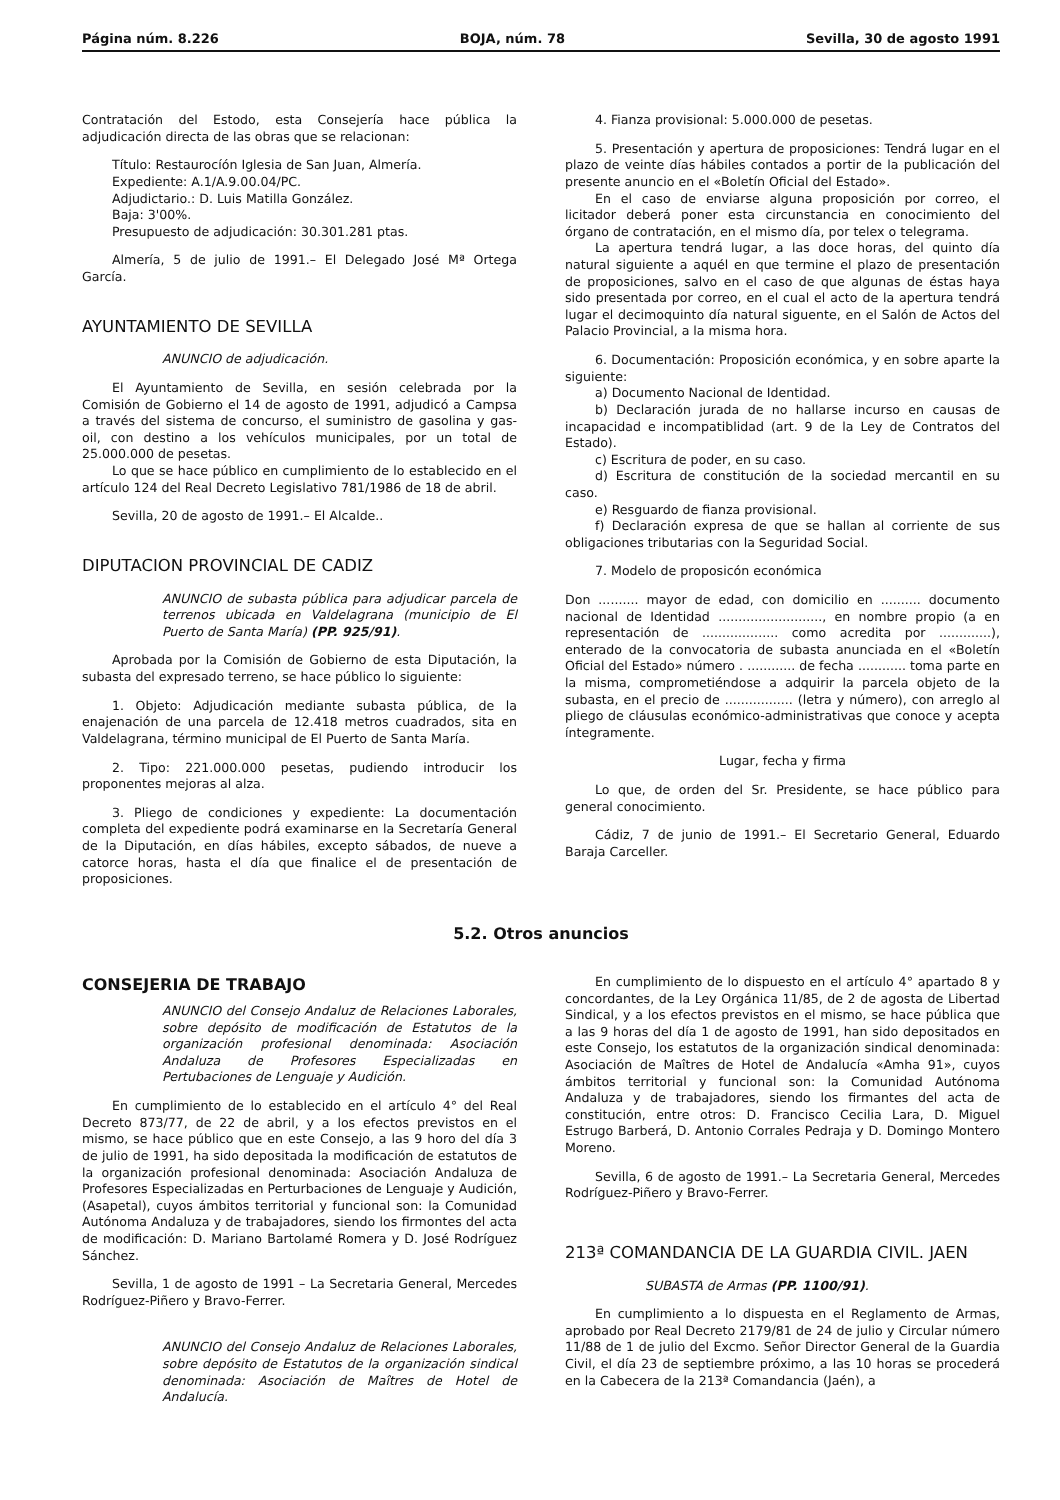Página núm. 8.226 BOJA, núm. 78 Sevilla, 30 de agosto 1991
Contratación del Estodo, esta Consejería hace pública la adjudicación directa de las obras que se relacionan:
Título: Restaurocíón Iglesia de San Juan, Almería.
Expediente: A.1/A.9.00.04/PC.
Adjudictario.: D. Luis Matilla González.
Baja: 3'00%.
Presupuesto de adjudicación: 30.301.281 ptas.
Almería, 5 de julio de 1991.– El Delegado José Mª Ortega García.
AYUNTAMIENTO DE SEVILLA
ANUNCIO de adjudicación.
El Ayuntamiento de Sevilla, en sesión celebrada por la Comisión de Gobierno el 14 de agosto de 1991, adjudicó a Campsa a través del sistema de concurso, el suministro de gasolina y gas-oil, con destino a los vehículos municipales, por un total de 25.000.000 de pesetas.
Lo que se hace público en cumplimiento de lo establecido en el artículo 124 del Real Decreto Legislativo 781/1986 de 18 de abril.
Sevilla, 20 de agosto de 1991.– El Alcalde..
DIPUTACION PROVINCIAL DE CADIZ
ANUNCIO de subasta pública para adjudicar parcela de terrenos ubicada en Valdelagrana (municipio de El Puerto de Santa María) (PP. 925/91).
Aprobada por la Comisión de Gobierno de esta Diputación, la subasta del expresado terreno, se hace público lo siguiente:
1. Objeto: Adjudicación mediante subasta pública, de la enajenación de una parcela de 12.418 metros cuadrados, sita en Valdelagrana, término municipal de El Puerto de Santa María.
2. Tipo: 221.000.000 pesetas, pudiendo introducir los proponentes mejoras al alza.
3. Pliego de condiciones y expediente: La documentación completa del expediente podrá examinarse en la Secretaría General de la Diputación, en días hábiles, excepto sábados, de nueve a catorce horas, hasta el día que finalice el de presentación de proposiciones.
4. Fianza provisional: 5.000.000 de pesetas.
5. Presentación y apertura de proposiciones: Tendrá lugar en el plazo de veinte días hábiles contados a portir de la publicación del presente anuncio en el «Boletín Oficial del Estado».
En el caso de enviarse alguna proposición por correo, el licitador deberá poner esta circunstancia en conocimiento del órgano de contratación, en el mismo día, por telex o telegrama.
La apertura tendrá lugar, a las doce horas, del quinto día natural siguiente a aquél en que termine el plazo de presentación de proposiciones, salvo en el caso de que algunas de éstas haya sido presentada por correo, en el cual el acto de la apertura tendrá lugar el decimoquinto día natural siguente, en el Salón de Actos del Palacio Provincial, a la misma hora.
6. Documentación: Proposición económica, y en sobre aparte la siguiente:
a) Documento Nacional de Identidad.
b) Declaración jurada de no hallarse incurso en causas de incapacidad e incompatiblidad (art. 9 de la Ley de Contratos del Estado).
c) Escritura de poder, en su caso.
d) Escritura de constitución de la sociedad mercantil en su caso.
e) Resguardo de fianza provisional.
f) Declaración expresa de que se hallan al corriente de sus obligaciones tributarias con la Seguridad Social.
7. Modelo de proposicón económica
Don .......... mayor de edad, con domicilio en .......... documento nacional de Identidad .........................., en nombre propio (a en representación de ................... como acredita por .............), enterado de la convocatoria de subasta anunciada en el «Boletín Oficial del Estado» número . ............ de fecha ............ toma parte en la misma, comprometiéndose a adquirir la parcela objeto de la subasta, en el precio de ................. (letra y número), con arreglo al pliego de cláusulas económico-administrativas que conoce y acepta íntegramente.
Lugar, fecha y firma
Lo que, de orden del Sr. Presidente, se hace público para general conocimiento.
Cádiz, 7 de junio de 1991.– El Secretario General, Eduardo Baraja Carceller.
5.2. Otros anuncios
CONSEJERIA DE TRABAJO
ANUNCIO del Consejo Andaluz de Relaciones Laborales, sobre depósito de modificación de Estatutos de la organización profesional denominada: Asociación Andaluza de Profesores Especializadas en Pertubaciones de Lenguaje y Audición.
En cumplimiento de lo establecido en el artículo 4° del Real Decreto 873/77, de 22 de abril, y a los efectos previstos en el mismo, se hace público que en este Consejo, a las 9 horo del día 3 de julio de 1991, ha sido depositada la modificación de estatutos de la organización profesional denominada: Asociación Andaluza de Profesores Especializadas en Perturbaciones de Lenguaje y Audición, (Asapetal), cuyos ámbitos territorial y funcional son: la Comunidad Autónoma Andaluza y de trabajadores, siendo los firmontes del acta de modificación: D. Mariano Bartolamé Romera y D. José Rodríguez Sánchez.
Sevilla, 1 de agosto de 1991 – La Secretaria General, Mercedes Rodríguez-Piñero y Bravo-Ferrer.
ANUNCIO del Consejo Andaluz de Relaciones Laborales, sobre depósito de Estatutos de la organización sindical denominada: Asociación de Maîtres de Hotel de Andalucía.
En cumplimiento de lo dispuesto en el artículo 4° apartado 8 y concordantes, de la Ley Orgánica 11/85, de 2 de agosta de Libertad Sindical, y a los efectos previstos en el mismo, se hace pública que a las 9 horas del día 1 de agosto de 1991, han sido depositados en este Consejo, los estatutos de la organización sindical denominada: Asociación de Maîtres de Hotel de Andalucía «Amha 91», cuyos ámbitos territorial y funcional son: la Comunidad Autónoma Andaluza y de trabajadores, siendo los firmantes del acta de constitución, entre otros: D. Francisco Cecilia Lara, D. Miguel Estrugo Barberá, D. Antonio Corrales Pedraja y D. Domingo Montero Moreno.
Sevilla, 6 de agosto de 1991.– La Secretaria General, Mercedes Rodríguez-Piñero y Bravo-Ferrer.
213ª COMANDANCIA DE LA GUARDIA CIVIL. JAEN
SUBASTA de Armas (PP. 1100/91).
En cumplimiento a lo dispuesta en el Reglamento de Armas, aprobado por Real Decreto 2179/81 de 24 de julio y Circular número 11/88 de 1 de julio del Excmo. Señor Director General de la Guardia Civil, el día 23 de septiembre próximo, a las 10 horas se procederá en la Cabecera de la 213ª Comandancia (Jaén), a